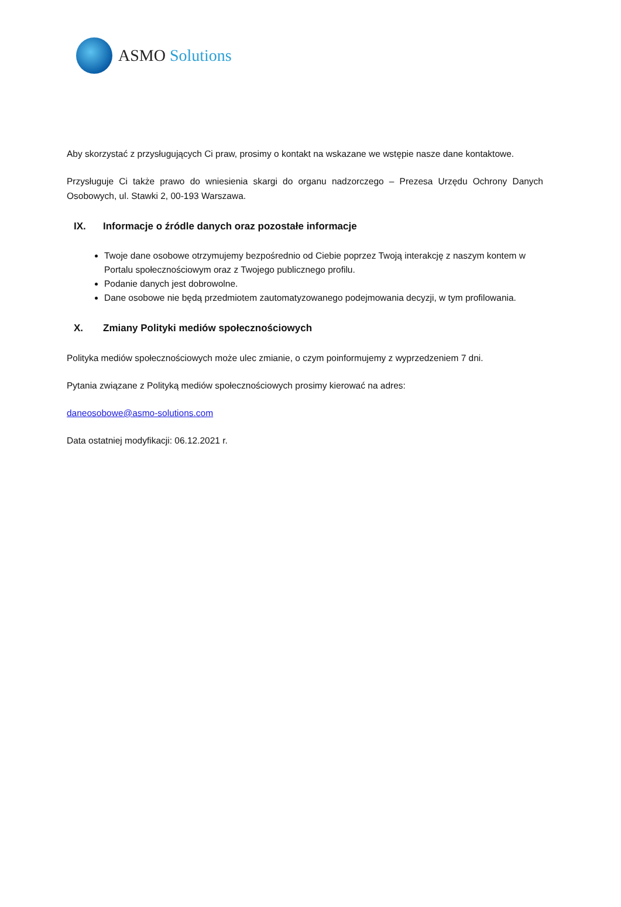ASMO Solutions
Aby skorzystać z przysługujących Ci praw, prosimy o kontakt na wskazane we wstępie nasze dane kontaktowe.
Przysługuje Ci także prawo do wniesienia skargi do organu nadzorczego – Prezesa Urzędu Ochrony Danych Osobowych, ul. Stawki 2, 00-193 Warszawa.
IX. Informacje o źródle danych oraz pozostałe informacje
Twoje dane osobowe otrzymujemy bezpośrednio od Ciebie poprzez Twoją interakcję z naszym kontem w Portalu społecznościowym oraz z Twojego publicznego profilu.
Podanie danych jest dobrowolne.
Dane osobowe nie będą przedmiotem zautomatyzowanego podejmowania decyzji, w tym profilowania.
X. Zmiany Polityki mediów społecznościowych
Polityka mediów społecznościowych może ulec zmianie, o czym poinformujemy z wyprzedzeniem 7 dni.
Pytania związane z Polityką mediów społecznościowych prosimy kierować na adres:
daneosobowe@asmo-solutions.com
Data ostatniej modyfikacji: 06.12.2021 r.